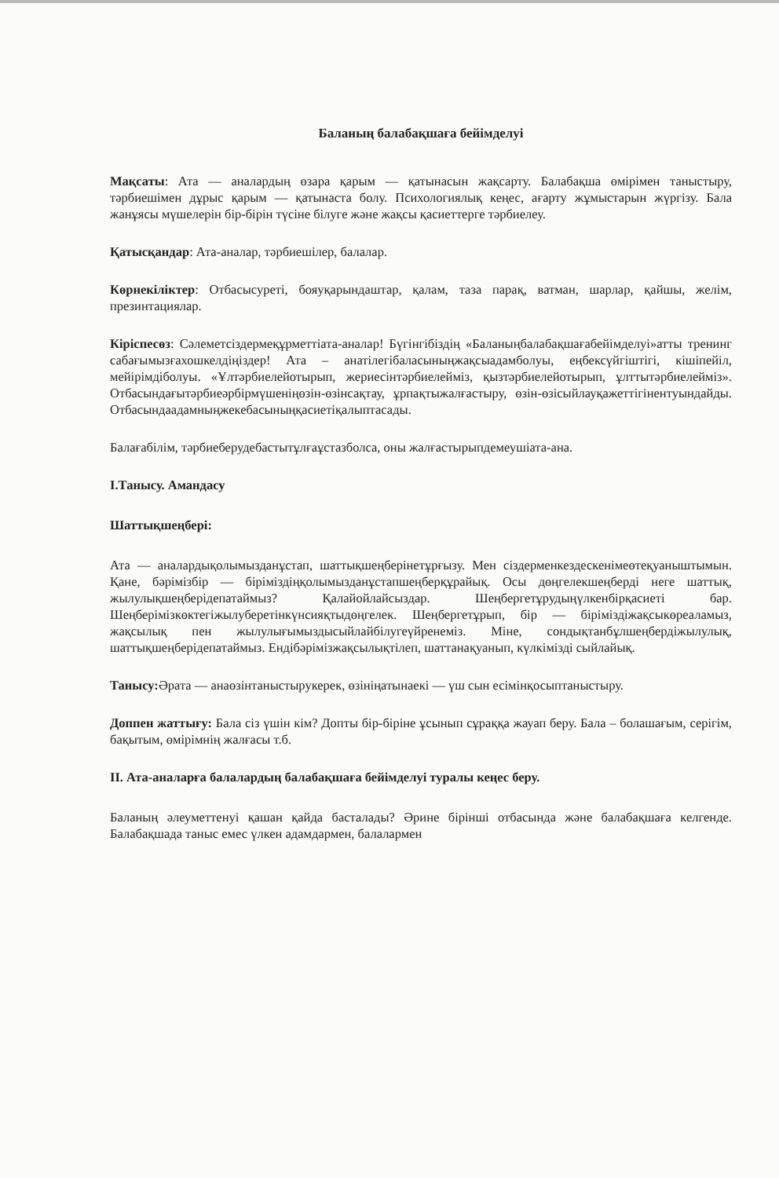Баланың балабақшаға бейімделуі
Мақсаты: Ата — аналардың өзара қарым — қатынасын жақсарту. Балабақша өмірімен таныстыру, тәрбиешімен дұрыс қарым — қатынаста болу. Психологиялық кеңес, ағарту жұмыстарын жүргізу. Бала жанұясы мүшелерін бір-бірін түсіне білуге және жақсы қасиеттерге тәрбиелеу.
Қатысқандар: Ата-аналар, тәрбиешілер, балалар.
Көрнекіліктер: Отбасысуреті, бояуқарындаштар, қалам, таза парақ, ватман, шарлар, қайшы, желім, презинтациялар.
Кіріспесөз: Сәлеметсіздермеқұрметтіата-аналар! Бүгінгібіздің «Баланыңбалабақшағабейімделуі»атты тренинг сабағымызғахошкелдіңіздер! Ата – анатілегібаласыныңжақсыадамболуы, еңбексүйгіштігі, кішіпейіл, мейірімдіболуы. «Ұлтәрбиелейотырып, жериесінтәрбиелейміз, қызтәрбиелейотырып, ұлттытәрбиелейміз». Отбасындағытәрбиеәрбірмүшеніңөзін-өзінсақтау, ұрпақтыжалғастыру, өзін-өзісыйлауқажеттігінентуындайды. Отбасындаадамныңжекебасыныңқасиетіқалыптасады.
Балағабілім, тәрбиеберудебастытұлғаұстазболса, оны жалғастырыпдемеушіата-ана.
І.Танысу. Амандасу
Шаттықшеңбері:
Ата — аналардықолымызданұстап, шаттықшеңберінетұрғызу. Мен сіздерменкездескенімеөтеқуаныштымын. Қане, бәрімізбір — біріміздіңқолымызданұстапшеңберқұрайық. Осы дөңгелекшеңберді неге шаттық, жылулықшеңберідепатаймыз? Қалайойлайсыздар. Шеңбергетұрудыңүлкенбірқасиеті бар. Шеңберімізкөктегіжылуберетінкүнсияқтыдөңгелек. Шеңбергетұрып, бір — біріміздіжақсыкөреаламыз, жақсылық пен жылулығымыздысыйлайбілугеүйренеміз. Міне, сондықтанбұлшеңбердіжылулық, шаттықшеңберідепатаймыз. Ендібәрімізжақсылықтілеп, шаттанақуанып, күлкімізді сыйлайық.
Танысу: Әрата — анаөзінтаныстырукерек, өзініңатынаекі — үш сын есімінқосыптаныстыру.
Доппен жаттығу: Бала сіз үшін кім? Допты бір-біріне ұсынып сұраққа жауап беру. Бала – болашағым, серігім, бақытым, өмірімнің жалғасы т.б.
ІІ. Ата-аналарға балалардың балабақшаға бейімделуі туралы кеңес беру.
Баланың әлеуметтенуі қашан қайда басталады? Әрине бірінші отбасында және балабақшаға келгенде. Балабақшада таныс емес үлкен адамдармен, балалармен